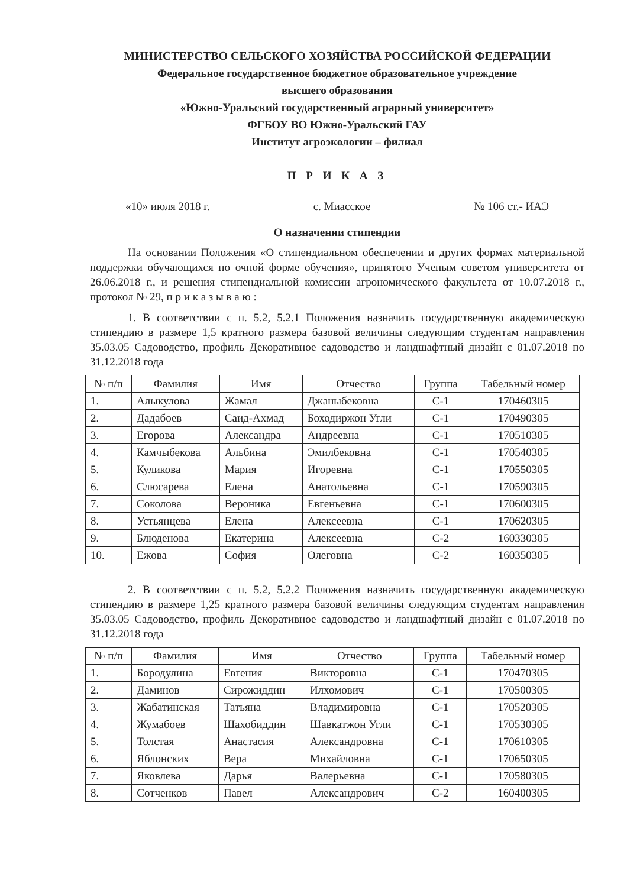МИНИСТЕРСТВО СЕЛЬСКОГО ХОЗЯЙСТВА РОССИЙСКОЙ ФЕДЕРАЦИИ
Федеральное государственное бюджетное образовательное учреждение
высшего образования
«Южно-Уральский государственный аграрный университет»
ФГБОУ ВО Южно-Уральский ГАУ
Институт агроэкологии – филиал
П Р И К А З
«10» июля 2018 г. с. Миасское № 106 ст.- ИАЭ
О назначении стипендии
На основании Положения «О стипендиальном обеспечении и других формах материальной поддержки обучающихся по очной форме обучения», принятого Ученым советом университета от 26.06.2018 г., и решения стипендиальной комиссии агрономического факультета от 10.07.2018 г., протокол № 29, п р и к а з ы в а ю :
1. В соответствии с п. 5.2, 5.2.1 Положения назначить государственную академическую стипендию в размере 1,5 кратного размера базовой величины следующим студентам направления 35.03.05 Садоводство, профиль Декоративное садоводство и ландшафтный дизайн с 01.07.2018 по 31.12.2018 года
| № п/п | Фамилия | Имя | Отчество | Группа | Табельный номер |
| --- | --- | --- | --- | --- | --- |
| 1. | Алыкулова | Жамал | Джаныбековна | С-1 | 170460305 |
| 2. | Дадабоев | Саид-Ахмад | Боходиржон Угли | С-1 | 170490305 |
| 3. | Егорова | Александра | Андреевна | С-1 | 170510305 |
| 4. | Камчыбекова | Альбина | Эмилбековна | С-1 | 170540305 |
| 5. | Куликова | Мария | Игоревна | С-1 | 170550305 |
| 6. | Слюсарева | Елена | Анатольевна | С-1 | 170590305 |
| 7. | Соколова | Вероника | Евгеньевна | С-1 | 170600305 |
| 8. | Устьянцева | Елена | Алексеевна | С-1 | 170620305 |
| 9. | Блюденова | Екатерина | Алексеевна | С-2 | 160330305 |
| 10. | Ежова | София | Олеговна | С-2 | 160350305 |
2. В соответствии с п. 5.2, 5.2.2 Положения назначить государственную академическую стипендию в размере 1,25 кратного размера базовой величины следующим студентам направления 35.03.05 Садоводство, профиль Декоративное садоводство и ландшафтный дизайн с 01.07.2018 по 31.12.2018 года
| № п/п | Фамилия | Имя | Отчество | Группа | Табельный номер |
| --- | --- | --- | --- | --- | --- |
| 1. | Бородулина | Евгения | Викторовна | С-1 | 170470305 |
| 2. | Даминов | Сирожиддин | Илхомович | С-1 | 170500305 |
| 3. | Жабатинская | Татьяна | Владимировна | С-1 | 170520305 |
| 4. | Жумабоев | Шахобиддин | Шавкатжон Угли | С-1 | 170530305 |
| 5. | Толстая | Анастасия | Александровна | С-1 | 170610305 |
| 6. | Яблонских | Вера | Михайловна | С-1 | 170650305 |
| 7. | Яковлева | Дарья | Валерьевна | С-1 | 170580305 |
| 8. | Сотченков | Павел | Александрович | С-2 | 160400305 |